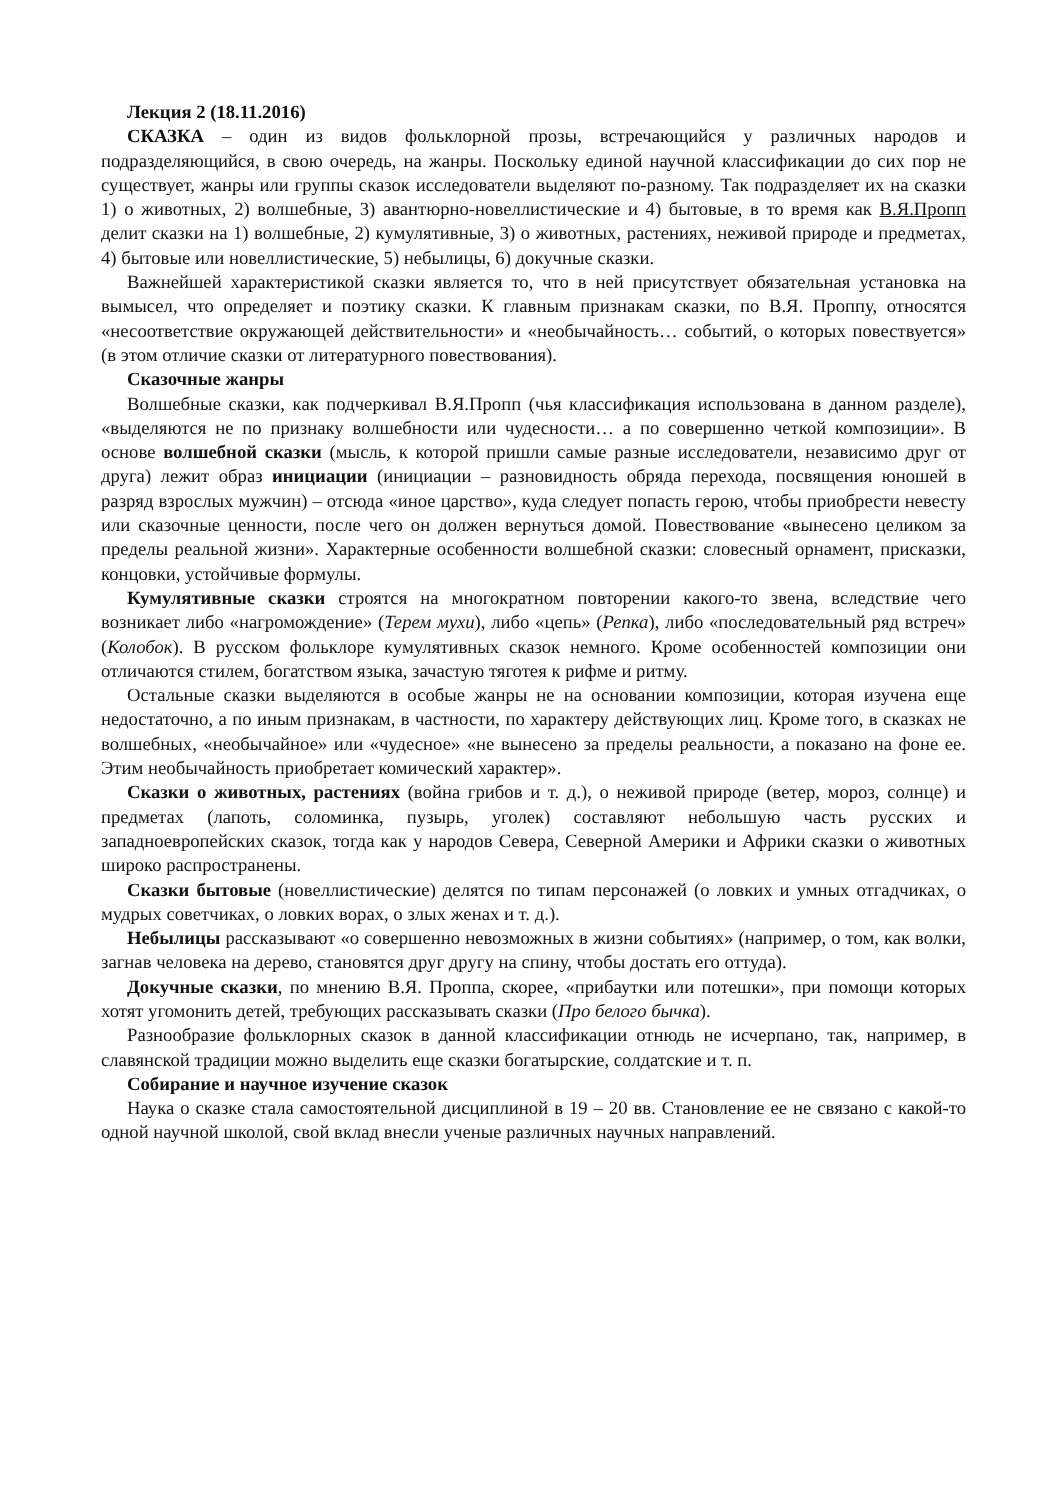Лекция 2 (18.11.2016)
СКАЗКА – один из видов фольклорной прозы, встречающийся у различных народов и подразделяющийся, в свою очередь, на жанры. Поскольку единой научной классификации до сих пор не существует, жанры или группы сказок исследователи выделяют по-разному. Так подразделяет их на сказки 1) о животных, 2) волшебные, 3) авантюрно-новеллистические и 4) бытовые, в то время как В.Я.Пропп делит сказки на 1) волшебные, 2) кумулятивные, 3) о животных, растениях, неживой природе и предметах, 4) бытовые или новеллистические, 5) небылицы, 6) докучные сказки.
Важнейшей характеристикой сказки является то, что в ней присутствует обязательная установка на вымысел, что определяет и поэтику сказки. К главным признакам сказки, по В.Я. Проппу, относятся «несоответствие окружающей действительности» и «необычайность… событий, о которых повествуется» (в этом отличие сказки от литературного повествования).
Сказочные жанры
Волшебные сказки, как подчеркивал В.Я.Пропп (чья классификация использована в данном разделе), «выделяются не по признаку волшебности или чудесности… а по совершенно четкой композиции». В основе волшебной сказки (мысль, к которой пришли самые разные исследователи, независимо друг от друга) лежит образ инициации (инициации – разновидность обряда перехода, посвящения юношей в разряд взрослых мужчин) – отсюда «иное царство», куда следует попасть герою, чтобы приобрести невесту или сказочные ценности, после чего он должен вернуться домой. Повествование «вынесено целиком за пределы реальной жизни». Характерные особенности волшебной сказки: словесный орнамент, присказки, концовки, устойчивые формулы.
Кумулятивные сказки строятся на многократном повторении какого-то звена, вследствие чего возникает либо «нагромождение» (Терем мухи), либо «цепь» (Репка), либо «последовательный ряд встреч» (Колобок). В русском фольклоре кумулятивных сказок немного. Кроме особенностей композиции они отличаются стилем, богатством языка, зачастую тяготея к рифме и ритму.
Остальные сказки выделяются в особые жанры не на основании композиции, которая изучена еще недостаточно, а по иным признакам, в частности, по характеру действующих лиц. Кроме того, в сказках не волшебных, «необычайное» или «чудесное» «не вынесено за пределы реальности, а показано на фоне ее. Этим необычайность приобретает комический характер».
Сказки о животных, растениях (война грибов и т. д.), о неживой природе (ветер, мороз, солнце) и предметах (лапоть, соломинка, пузырь, уголек) составляют небольшую часть русских и западноевропейских сказок, тогда как у народов Севера, Северной Америки и Африки сказки о животных широко распространены.
Сказки бытовые (новеллистические) делятся по типам персонажей (о ловких и умных отгадчиках, о мудрых советчиках, о ловких ворах, о злых женах и т. д.).
Небылицы рассказывают «о совершенно невозможных в жизни событиях» (например, о том, как волки, загнав человека на дерево, становятся друг другу на спину, чтобы достать его оттуда).
Докучные сказки, по мнению В.Я. Проппа, скорее, «прибаутки или потешки», при помощи которых хотят угомонить детей, требующих рассказывать сказки (Про белого бычка).
Разнообразие фольклорных сказок в данной классификации отнюдь не исчерпано, так, например, в славянской традиции можно выделить еще сказки богатырские, солдатские и т. п.
Собирание и научное изучение сказок
Наука о сказке стала самостоятельной дисциплиной в 19 – 20 вв. Становление ее не связано с какой-то одной научной школой, свой вклад внесли ученые различных научных направлений.